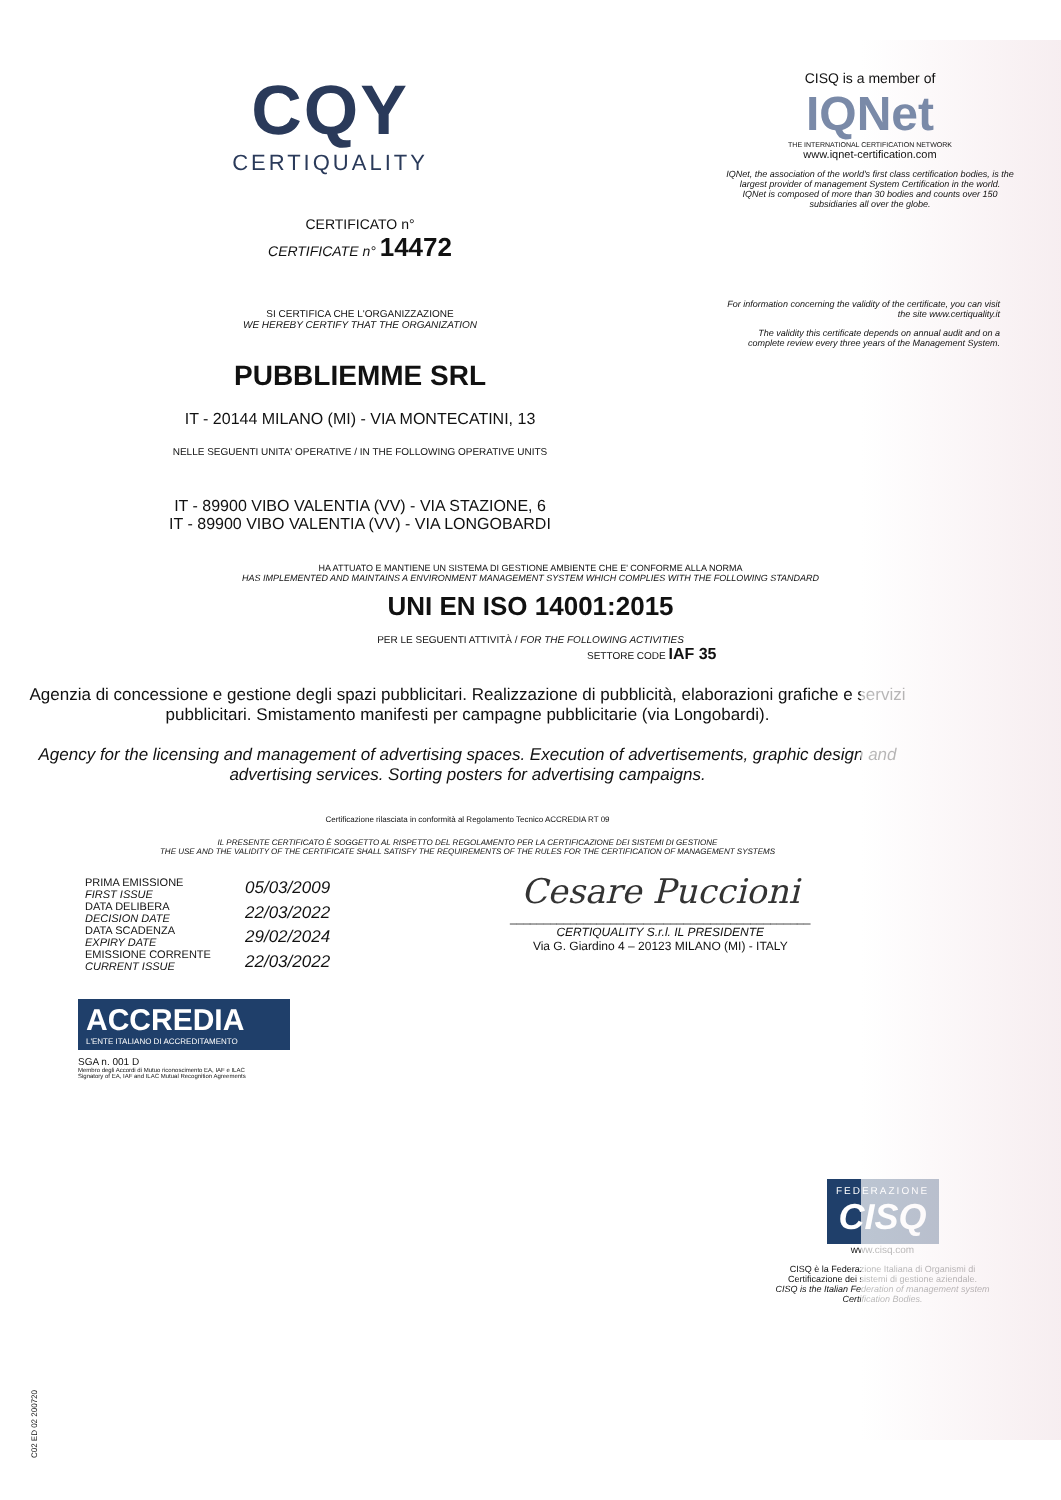CQY
CERTIQUALITY
CERTIFICATO n°
CERTIFICATE n° 14472
SI CERTIFICA CHE L'ORGANIZZAZIONE
WE HEREBY CERTIFY THAT THE ORGANIZATION
PUBBLIEMME SRL
IT - 20144 MILANO (MI) - VIA MONTECATINI, 13
NELLE SEGUENTI UNITA' OPERATIVE / IN THE FOLLOWING OPERATIVE UNITS
IT - 89900 VIBO VALENTIA (VV) - VIA STAZIONE, 6
IT - 89900 VIBO VALENTIA (VV) - VIA LONGOBARDI
CISQ is a member of
IQNet
THE INTERNATIONAL CERTIFICATION NETWORK
www.iqnet-certification.com
IQNet, the association of the world's first class certification bodies, is the largest provider of management System Certification in the world.
IQNet is composed of more than 30 bodies and counts over 150 subsidiaries all over the globe.
For information concerning the validity of the certificate, you can visit the site www.certiquality.it
The validity this certificate depends on annual audit and on a complete review every three years of the Management System.
HA ATTUATO E MANTIENE UN SISTEMA DI GESTIONE AMBIENTE CHE E' CONFORME ALLA NORMA
HAS IMPLEMENTED AND MAINTAINS A ENVIRONMENT MANAGEMENT SYSTEM WHICH COMPLIES WITH THE FOLLOWING STANDARD
UNI EN ISO 14001:2015
PER LE SEGUENTI ATTIVITÀ / FOR THE FOLLOWING ACTIVITIES
SETTORE CODE IAF 35
Agenzia di concessione e gestione degli spazi pubblicitari. Realizzazione di pubblicità, elaborazioni grafiche e servizi pubblicitari. Smistamento manifesti per campagne pubblicitarie (via Longobardi).
Agency for the licensing and management of advertising spaces. Execution of advertisements, graphic design and advertising services. Sorting posters for advertising campaigns.
Certificazione rilasciata in conformità al Regolamento Tecnico ACCREDIA RT 09
IL PRESENTE CERTIFICATO È SOGGETTO AL RISPETTO DEL REGOLAMENTO PER LA CERTIFICAZIONE DEI SISTEMI DI GESTIONE
THE USE AND THE VALIDITY OF THE CERTIFICATE SHALL SATISFY THE REQUIREMENTS OF THE RULES FOR THE CERTIFICATION OF MANAGEMENT SYSTEMS
PRIMA EMISSIONE
FIRST ISSUE
DATA DELIBERA
DECISION DATE
DATA SCADENZA
EXPIRY DATE
EMISSIONE CORRENTE
CURRENT ISSUE
05/03/2009
22/03/2022
29/02/2024
22/03/2022
Cesare Puccioni
_____________________________________________
CERTIQUALITY S.r.l. IL PRESIDENTE
Via G. Giardino 4 – 20123 MILANO (MI) - ITALY
ACCREDIA
L'ENTE ITALIANO DI ACCREDITAMENTO
SGA n. 001 D
Membro degli Accordi di Mutuo riconoscimento EA, IAF e ILAC
Signatory of EA, IAF and ILAC Mutual Recognition Agreements
FEDERAZIONE
CISQ
www.cisq.com
CISQ è la Federazione Italiana di Organismi di Certificazione dei sistemi di gestione aziendale.
CISQ is the Italian Federation of management system Certification Bodies.
C02 ED 02 200720